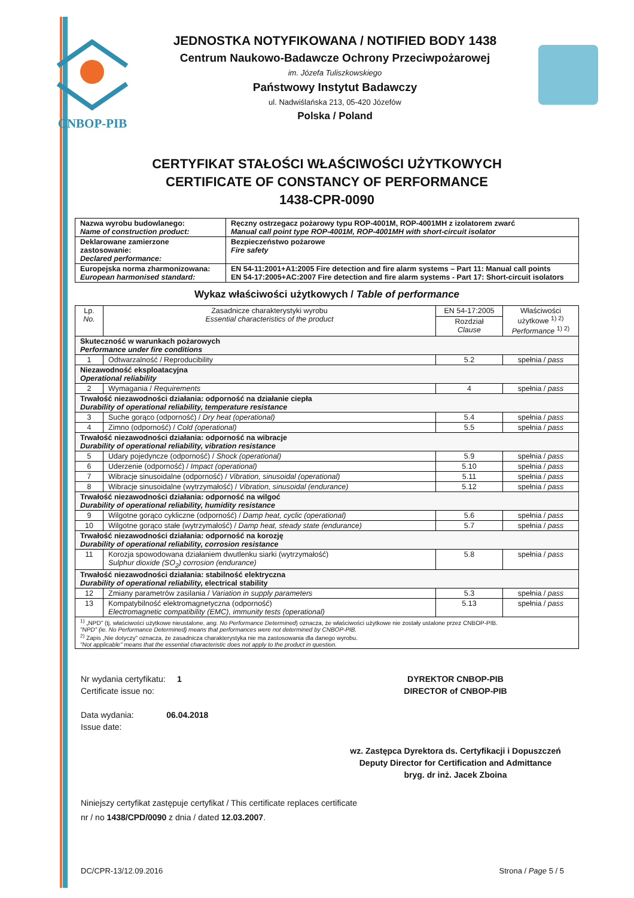CNBOP-PIB
JEDNOSTKA NOTYFIKOWANA / NOTIFIED BODY 1438
Centrum Naukowo-Badawcze Ochrony Przeciwpożarowej
im. Józefa Tuliszkowskiego
Państwowy Instytut Badawczy
ul. Nadwiślańska 213, 05-420 Józefów
Polska / Poland
CERTYFIKAT STAŁOŚCI WŁAŚCIWOŚCI UŻYTKOWYCH
CERTIFICATE OF CONSTANCY OF PERFORMANCE
1438-CPR-0090
| Nazwa wyrobu budowlanego: Name of construction product: | Ręczny ostrzegacz pożarowy typu ROP-4001M, ROP-4001MH z izolatorem zwarć Manual call point type ROP-4001M, ROP-4001MH with short-circuit isolator |
| Deklarowane zamierzone zastosowanie: Declared performance: | Bezpieczeństwo pożarowe Fire safety |
| Europejska norma zharmonizowana: European harmonised standard: | EN 54-11:2001+A1:2005 Fire detection and fire alarm systems – Part 11: Manual call points EN 54-17:2005+AC:2007 Fire detection and fire alarm systems - Part 17: Short-circuit isolators |
Wykaz właściwości użytkowych / Table of performance
| Lp. No. | Zasadnicze charakterystyki wyrobu Essential characteristics of the product | EN 54-17:2005 | Właściwości użytkowe <sup>1) 2)</sup> Performance <sup>1) 2)</sup> |
| | | Rozdział Clause | |
| Skuteczność w warunkach pożarowych Performance under fire conditions | | | |
| 1 | Odtwarzalność / Reproducibility | 5.2 | spełnia / pass |
| Niezawodność eksploatacyjna Operational reliability | | | |
| 2 | Wymagania / Requirements | 4 | spełnia / pass |
| Trwałość niezawodności działania: odporność na działanie ciepła Durability of operational reliability, temperature resistance | | | |
| 3 | Suche gorąco (odporność) / Dry heat (operational) | 5.4 | spełnia / pass |
| 4 | Zimno (odporność) / Cold (operational) | 5.5 | spełnia / pass |
| Trwałość niezawodności działania: odporność na wibracje Durability of operational reliability, vibration resistance | | | |
| 5 | Udary pojedyncze (odporność) / Shock (operational) | 5.9 | spełnia / pass |
| 6 | Uderzenie (odporność) / Impact (operational) | 5.10 | spełnia / pass |
| 7 | Wibracje sinusoidalne (odporność) / Vibration, sinusoidal (operational) | 5.11 | spełnia / pass |
| 8 | Wibracje sinusoidalne (wytrzymałość) / Vibration, sinusoidal (endurance) | 5.12 | spełnia / pass |
| Trwałość niezawodności działania: odporność na wilgoć Durability of operational reliability, humidity resistance | | | |
| 9 | Wilgotne gorąco cykliczne (odporność) / Damp heat, cyclic (operational) | 5.6 | spełnia / pass |
| 10 | Wilgotne gorąco stałe (wytrzymałość) / Damp heat, steady state (endurance) | 5.7 | spełnia / pass |
| Trwałość niezawodności działania: odporność na korozję Durability of operational reliability, corrosion resistance | | | |
| 11 | Korozja spowodowana działaniem dwutlenku siarki (wytrzymałość) Sulphur dioxide (SO<sub>2</sub>) corrosion (endurance) | 5.8 | spełnia / pass |
| Trwałość niezawodności działania: stabilność elektryczna Durability of operational reliability, electrical stability | | | |
| 12 | Zmiany parametrów zasilania / Variation in supply parameters | 5.3 | spełnia / pass |
| 13 | Kompatybilność elektromagnetyczna (odporność) Electromagnetic compatibility (EMC), immunity tests (operational) | 5.13 | spełnia / pass |
| <sup>1)</sup> „NPD" (tj. właściwości użytkowe nieustalone, ang. No Performance Determined ) oznacza, że właściwości użytkowe nie zostały ustalone przez CNBOP-PIB. "NPD" (ie. No Performance Determined) means that performances were not determined by CNBOP-PIB. <sup>2)</sup> Zapis „Nie dotyczy" oznacza, że zasadnicza charakterystyka nie ma zastosowania dla danego wyrobu. "Not applicable" means that the essential characteristic does not apply to the product in question. | | | |
Nr wydania certyfikatu: 1
Certificate issue no:
Data wydania: 06.04.2018
Issue date:
DYREKTOR CNBOP-PIB
DIRECTOR of CNBOP-PIB
wz. Zastępca Dyrektora ds. Certyfikacji i Dopuszczeń
Deputy Director for Certification and Admittance
bryg. dr inż. Jacek Zboina
Niniejszy certyfikat zastępuje certyfikat / This certificate replaces certificate
nr / no 1438/CPD/0090 z dnia / dated 12.03.2007.
DC/CPR-13/12.09.2016 Strona / Page 5 / 5